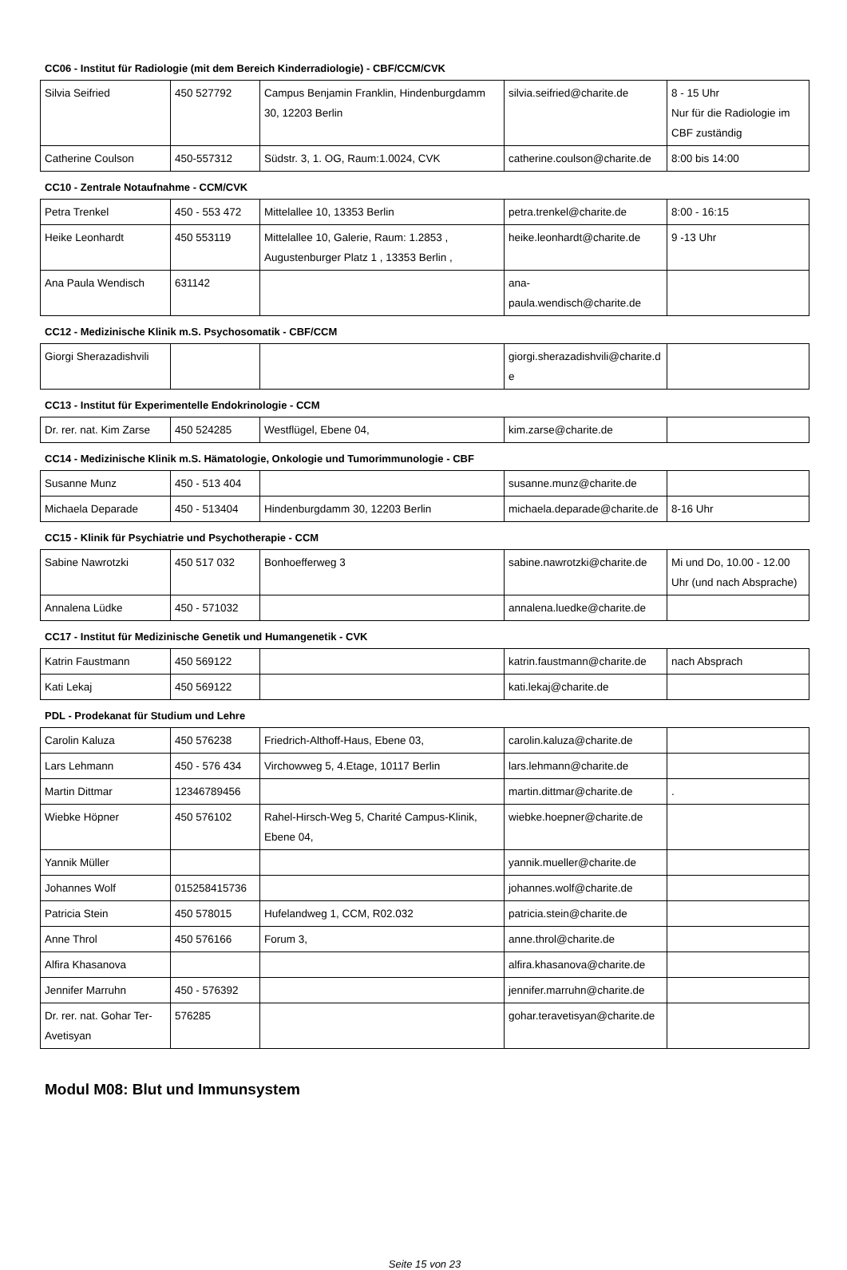CC06 - Institut für Radiologie (mit dem Bereich Kinderradiologie) - CBF/CCM/CVK
| Silvia Seifried | 450 527792 | Campus Benjamin Franklin, Hindenburgdamm 30, 12203 Berlin | silvia.seifried@charite.de | 8 - 15 Uhr Nur für die Radiologie im CBF zuständig |
| Catherine Coulson | 450-557312 | Südstr. 3, 1. OG, Raum:1.0024, CVK | catherine.coulson@charite.de | 8:00 bis 14:00 |
CC10 - Zentrale Notaufnahme - CCM/CVK
| Petra Trenkel | 450 - 553 472 | Mittelallee 10, 13353 Berlin | petra.trenkel@charite.de | 8:00 - 16:15 |
| Heike Leonhardt | 450 553119 | Mittelallee 10, Galerie, Raum: 1.2853 , Augustenburger Platz 1 , 13353 Berlin , | heike.leonhardt@charite.de | 9 -13 Uhr |
| Ana Paula Wendisch | 631142 | | ana-paula.wendisch@charite.de | |
CC12 - Medizinische Klinik m.S. Psychosomatik - CBF/CCM
| Giorgi Sherazadishvili | | | giorgi.sherazadishvili@charite.de | |
CC13 - Institut für Experimentelle Endokrinologie - CCM
| Dr. rer. nat. Kim Zarse | 450 524285 | Westflügel, Ebene 04, | kim.zarse@charite.de | |
CC14 - Medizinische Klinik m.S. Hämatologie, Onkologie und Tumorimmunologie - CBF
| Susanne Munz | 450 - 513 404 | | susanne.munz@charite.de | |
| Michaela Deparade | 450 - 513404 | Hindenburgdamm 30, 12203 Berlin | michaela.deparade@charite.de | 8-16 Uhr |
CC15 - Klinik für Psychiatrie und Psychotherapie - CCM
| Sabine Nawrotzki | 450 517 032 | Bonhoefferweg 3 | sabine.nawrotzki@charite.de | Mi und Do, 10.00 - 12.00 Uhr (und nach Absprache) |
| Annalena Lüdke | 450 - 571032 | | annalena.luedke@charite.de | |
CC17 - Institut für Medizinische Genetik und Humangenetik - CVK
| Katrin Faustmann | 450 569122 | | katrin.faustmann@charite.de | nach Absprach |
| Kati Lekaj | 450 569122 | | kati.lekaj@charite.de | |
PDL - Prodekanat für Studium und Lehre
| Carolin Kaluza | 450 576238 | Friedrich-Althoff-Haus, Ebene 03, | carolin.kaluza@charite.de | |
| Lars Lehmann | 450 - 576 434 | Virchowweg 5, 4.Etage, 10117 Berlin | lars.lehmann@charite.de | |
| Martin Dittmar | 12346789456 | | martin.dittmar@charite.de | . |
| Wiebke Höpner | 450 576102 | Rahel-Hirsch-Weg 5, Charité Campus-Klinik, Ebene 04, | wiebke.hoepner@charite.de | |
| Yannik Müller | | | yannik.mueller@charite.de | |
| Johannes Wolf | 015258415736 | | johannes.wolf@charite.de | |
| Patricia Stein | 450 578015 | Hufelandweg 1, CCM, R02.032 | patricia.stein@charite.de | |
| Anne Throl | 450 576166 | Forum 3, | anne.throl@charite.de | |
| Alfira Khasanova | | | alfira.khasanova@charite.de | |
| Jennifer Marruhn | 450 - 576392 | | jennifer.marruhn@charite.de | |
| Dr. rer. nat. Gohar Ter-Avetisyan | 576285 | | gohar.teravetisyan@charite.de | |
Modul M08: Blut und Immunsystem
Seite 15 von 23